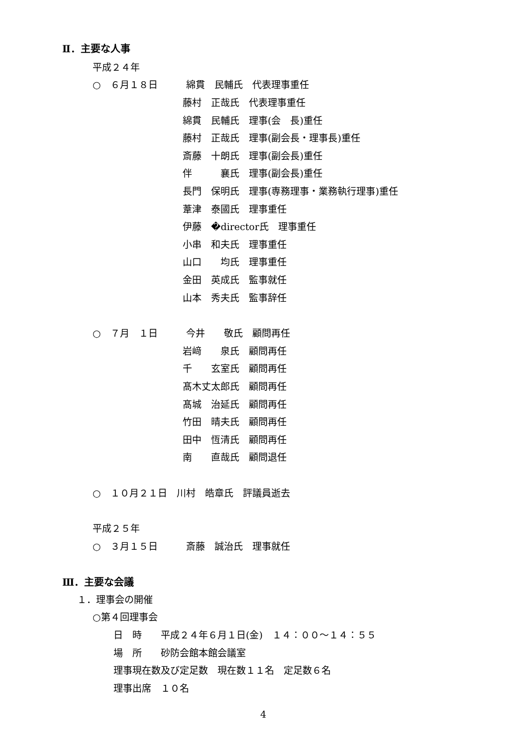Ⅱ．主要な人事
平成２４年
○　６月１８日　　　綿貫　民輔氏　代表理事重任
藤村　正哉氏　代表理事重任
綿貫　民輔氏　理事(会　長)重任
藤村　正哉氏　理事(副会長・理事長)重任
斎藤　十朗氏　理事(副会長)重任
伴　　　襄氏　理事(副会長)重任
長門　保明氏　理事(専務理事・業務執行理事)重任
葦津　泰國氏　理事重任
伊藤　�director氏　理事重任
小串　和夫氏　理事重任
山口　　均氏　理事重任
金田　英成氏　監事就任
山本　秀夫氏　監事辞任
○　７月　１日　　　今井　　敬氏　顧問再任
岩﨑　　泉氏　顧問再任
千　　玄室氏　顧問再任
髙木丈太郎氏　顧問再任
髙城　治延氏　顧問再任
竹田　晴夫氏　顧問再任
田中　恆清氏　顧問再任
南　　直哉氏　顧問退任
○　１０月２１日　川村　皓章氏　評議員逝去
平成２５年
○　３月１５日　　　斎藤　誠治氏　理事就任
Ⅲ．主要な会議
１．理事会の開催
○第４回理事会
日　時　　平成２４年６月１日(金)　１４：００～１４：５５
場　所　　砂防会館本館会議室
理事現在数及び定足数　現在数１１名　定足数６名
理事出席　１０名
4